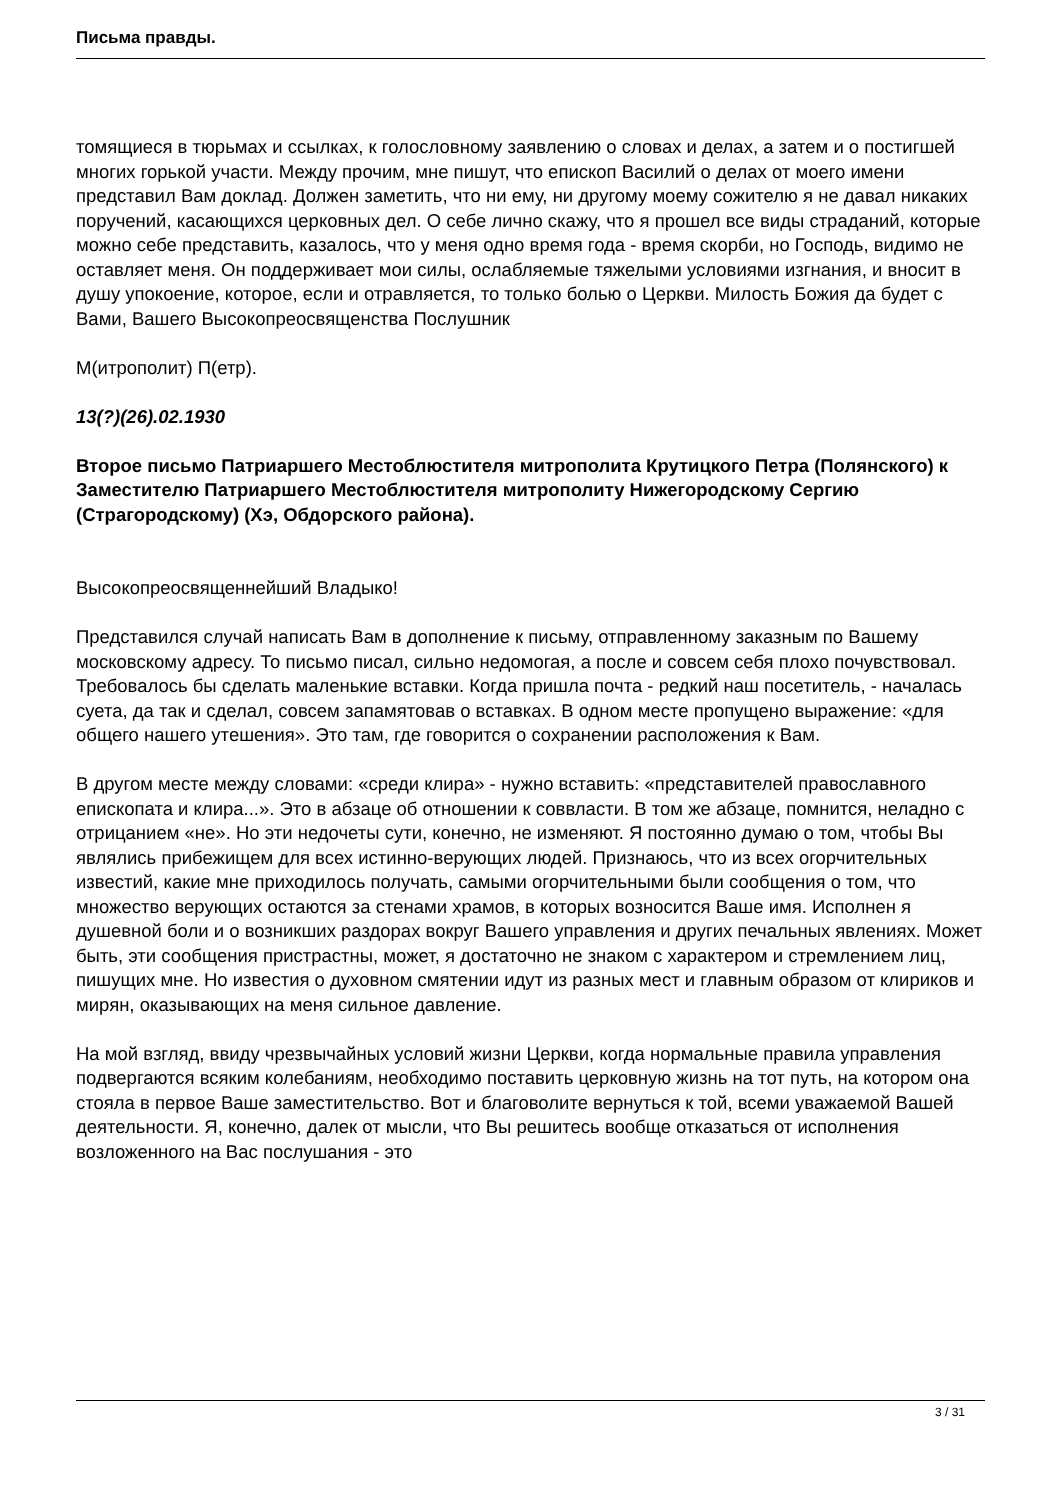Письма правды.
томящиеся в тюрьмах и ссылках, к голословному заявлению о словах и делах, а затем и о постигшей многих горькой участи. Между прочим, мне пишут, что епископ Василий о делах от моего имени представил Вам доклад. Должен заметить, что ни ему, ни другому моему сожителю я не давал никаких поручений, касающихся церковных дел. О себе лично скажу, что я прошел все виды страданий, которые можно себе представить, казалось, что у меня одно время года - время скорби, но Господь, видимо не оставляет меня. Он поддерживает мои силы, ослабляемые тяжелыми условиями изгнания, и вносит в душу упокоение, которое, если и отравляется, то только болью о Церкви. Милость Божия да будет с Вами, Вашего Высокопреосвященства Послушник
М(итрополит) П(етр).
13(?)(26).02.1930
Второе письмо Патриаршего Местоблюстителя митрополита Крутицкого Петра (Полянского) к Заместителю Патриаршего Местоблюстителя митрополиту Нижегородскому Сергию (Страгородскому) (Хэ, Обдорского района).
Высокопреосвященнейший Владыко!
Представился случай написать Вам в дополнение к письму, отправленному заказным по Вашему московскому адресу. То письмо писал, сильно недомогая, а после и совсем себя плохо почувствовал. Требовалось бы сделать маленькие вставки. Когда пришла почта - редкий наш посетитель, - началась суета, да так и сделал, совсем запамятовав о вставках. В одном месте пропущено выражение: «для общего нашего утешения». Это там, где говорится о сохранении расположения к Вам.
В другом месте между словами: «среди клира» - нужно вставить: «представителей православного епископата и клира...». Это в абзаце об отношении к соввласти. В том же абзаце, помнится, неладно с отрицанием «не». Но эти недочеты сути, конечно, не изменяют. Я постоянно думаю о том, чтобы Вы являлись прибежищем для всех истинно-верующих людей. Признаюсь, что из всех огорчительных известий, какие мне приходилось получать, самыми огорчительными были сообщения о том, что множество верующих остаются за стенами храмов, в которых возносится Ваше имя. Исполнен я душевной боли и о возникших раздорах вокруг Вашего управления и других печальных явлениях. Может быть, эти сообщения пристрастны, может, я достаточно не знаком с характером и стремлением лиц, пишущих мне. Но известия о духовном смятении идут из разных мест и главным образом от клириков и мирян, оказывающих на меня сильное давление.
На мой взгляд, ввиду чрезвычайных условий жизни Церкви, когда нормальные правила управления подвергаются всяким колебаниям, необходимо поставить церковную жизнь на тот путь, на котором она стояла в первое Ваше заместительство. Вот и благоволите вернуться к той, всеми уважаемой Вашей деятельности. Я, конечно, далек от мысли, что Вы решитесь вообще отказаться от исполнения возложенного на Вас послушания - это
3 / 31